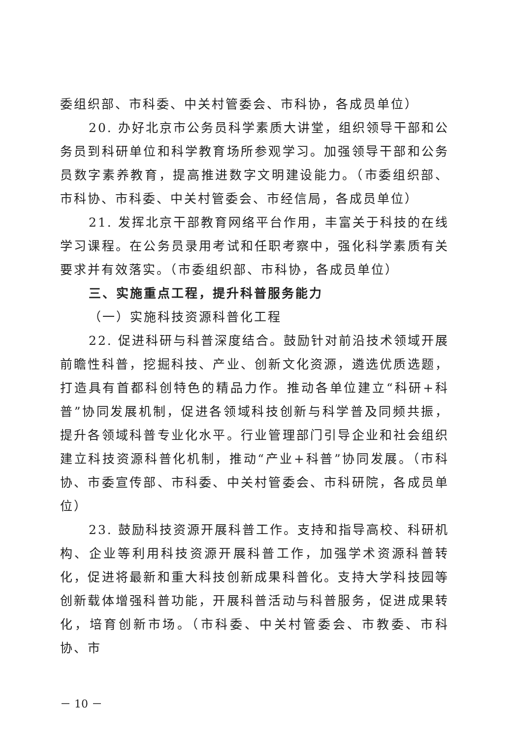委组织部、市科委、中关村管委会、市科协，各成员单位）
20. 办好北京市公务员科学素质大讲堂，组织领导干部和公务员到科研单位和科学教育场所参观学习。加强领导干部和公务员数字素养教育，提高推进数字文明建设能力。（市委组织部、市科协、市科委、中关村管委会、市经信局，各成员单位）
21. 发挥北京干部教育网络平台作用，丰富关于科技的在线学习课程。在公务员录用考试和任职考察中，强化科学素质有关要求并有效落实。（市委组织部、市科协，各成员单位）
三、实施重点工程，提升科普服务能力
（一）实施科技资源科普化工程
22. 促进科研与科普深度结合。鼓励针对前沿技术领域开展前瞻性科普，挖掘科技、产业、创新文化资源，遴选优质选题，打造具有首都科创特色的精品力作。推动各单位建立“科研+科普”协同发展机制，促进各领域科技创新与科学普及同频共振，提升各领域科普专业化水平。行业管理部门引导企业和社会组织建立科技资源科普化机制，推动“产业+科普”协同发展。（市科协、市委宣传部、市科委、中关村管委会、市科研院，各成员单位）
23. 鼓励科技资源开展科普工作。支持和指导高校、科研机构、企业等利用科技资源开展科普工作，加强学术资源科普转化，促进将最新和重大科技创新成果科普化。支持大学科技园等创新载体增强科普功能，开展科普活动与科普服务，促进成果转化，培育创新市场。（市科委、中关村管委会、市教委、市科协、市
－ 10 －